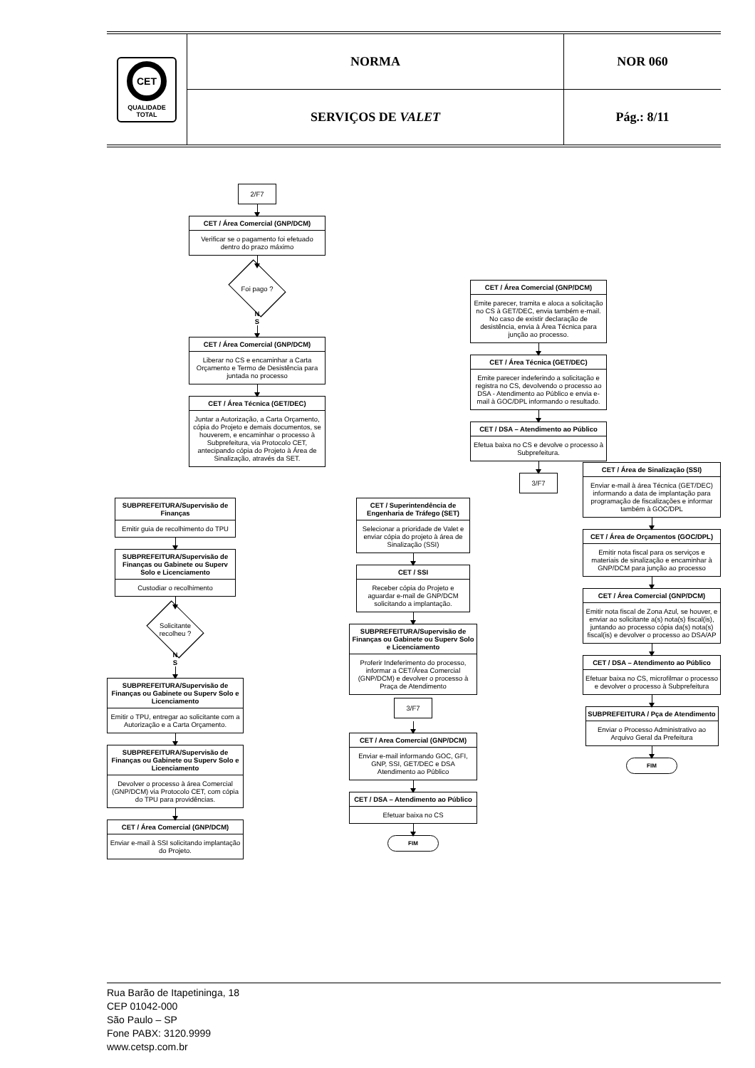| CET QUALIDADE TOTAL | NORMA | NOR 060 |
| | SERVIÇOS DE VALET | Pág.: 8/11 |
2/F7
CET / Área Comercial (GNP/DCM)
Verificar se o pagamento foi efetuado dentro do prazo máximo
Foi pago ?
N
S
CET / Área Comercial (GNP/DCM)
Liberar no CS e encaminhar a Carta Orçamento e Termo de Desistência para juntada no processo
CET / Área Técnica (GET/DEC)
Juntar a Autorização, a Carta Orçamento, cópia do Projeto e demais documentos, se houverem, e encaminhar o processo à Subprefeitura, via Protocolo CET, antecipando cópia do Projeto à Área de Sinalização, através da SET.
CET / Área Comercial (GNP/DCM)
Emite parecer, tramita e aloca a solicitação no CS à GET/DEC, envia também e-mail. No caso de existir declaração de desistência, envia à Área Técnica para junção ao processo.
CET / Área Técnica (GET/DEC)
Emite parecer indeferindo a solicitação e registra no CS, devolvendo o processo ao DSA - Atendimento ao Público e envia e-mail à GOC/DPL informando o resultado.
CET / DSA – Atendimento ao Público
Efetua baixa no CS e devolve o processo à Subprefeitura.
3/F7
SUBPREFEITURA/Supervisão de Finanças
Emitir guia de recolhimento do TPU
SUBPREFEITURA/Supervisão de Finanças ou Gabinete ou Superv Solo e Licenciamento
Custodiar o recolhimento
Solicitante recolheu ?
N
S
SUBPREFEITURA/Supervisão de Finanças ou Gabinete ou Superv Solo e Licenciamento
Emitir o TPU, entregar ao solicitante com a Autorização e a Carta Orçamento.
SUBPREFEITURA/Supervisão de Finanças ou Gabinete ou Superv Solo e Licenciamento
Devolver o processo à área Comercial (GNP/DCM) via Protocolo CET, com cópia do TPU para providências.
CET / Área Comercial (GNP/DCM)
Enviar e-mail à SSI solicitando implantação do Projeto.
CET / Superintendência de Engenharia de Tráfego (SET)
Selecionar a prioridade de Valet e enviar cópia do projeto à área de Sinalização (SSI)
CET / SSI
Receber cópia do Projeto e aguardar e-mail de GNP/DCM solicitando a implantação.
SUBPREFEITURA/Supervisão de Finanças ou Gabinete ou Superv Solo e Licenciamento
Proferir Indeferimento do processo, informar a CET/Área Comercial (GNP/DCM) e devolver o processo à Praça de Atendimento
3/F7
CET / Area Comercial (GNP/DCM)
Enviar e-mail informando GOC, GFI, GNP, SSI, GET/DEC e DSA Atendimento ao Público
CET / DSA – Atendimento ao Público
Efetuar baixa no CS
FIM
CET / Área de Sinalização (SSI)
Enviar e-mail à área Técnica (GET/DEC) informando a data de implantação para programação de fiscalizações e informar também à GOC/DPL
CET / Área de Orçamentos (GOC/DPL)
Emitir nota fiscal para os serviços e materiais de sinalização e encaminhar à GNP/DCM para junção ao processo
CET / Área Comercial (GNP/DCM)
Emitir nota fiscal de Zona Azul, se houver, e enviar ao solicitante a(s) nota(s) fiscal(is), juntando ao processo cópia da(s) nota(s) fiscal(is) e devolver o processo ao DSA/AP
CET / DSA – Atendimento ao Público
Efetuar baixa no CS, microfilmar o processo e devolver o processo à Subprefeitura
SUBPREFEITURA / Pça de Atendimento
Enviar o Processo Administrativo ao Arquivo Geral da Prefeitura
FIM
Rua Barão de Itapetininga, 18
CEP 01042-000
São Paulo – SP
Fone PABX: 3120.9999
www.cetsp.com.br